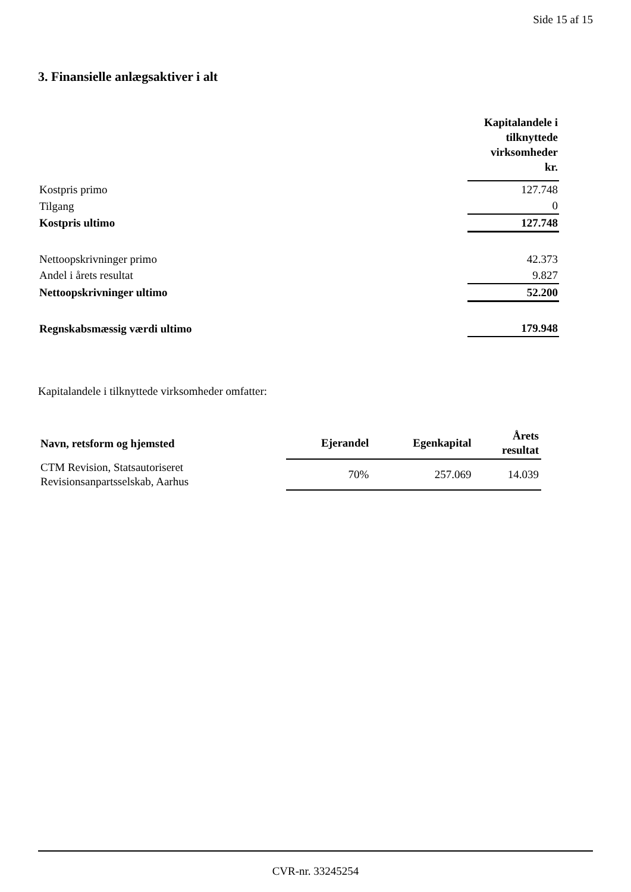Side 15 af 15
3. Finansielle anlægsaktiver i alt
| | Kapitalandele i tilknyttede virksomheder kr. |
| Kostpris primo | 127.748 |
| Tilgang | 0 |
| Kostpris ultimo | 127.748 |
| Nettoopskrivninger primo | 42.373 |
| Andel i årets resultat | 9.827 |
| Nettoopskrivninger ultimo | 52.200 |
| Regnskabsmæssig værdi ultimo | 179.948 |
Kapitalandele i tilknyttede virksomheder omfatter:
| Navn, retsform og hjemsted | Ejerandel | Egenkapital | Årets resultat |
| --- | --- | --- | --- |
| CTM Revision, Statsautoriseret Revisionsanpartsselskab, Aarhus | 70% | 257.069 | 14.039 |
CVR-nr. 33245254